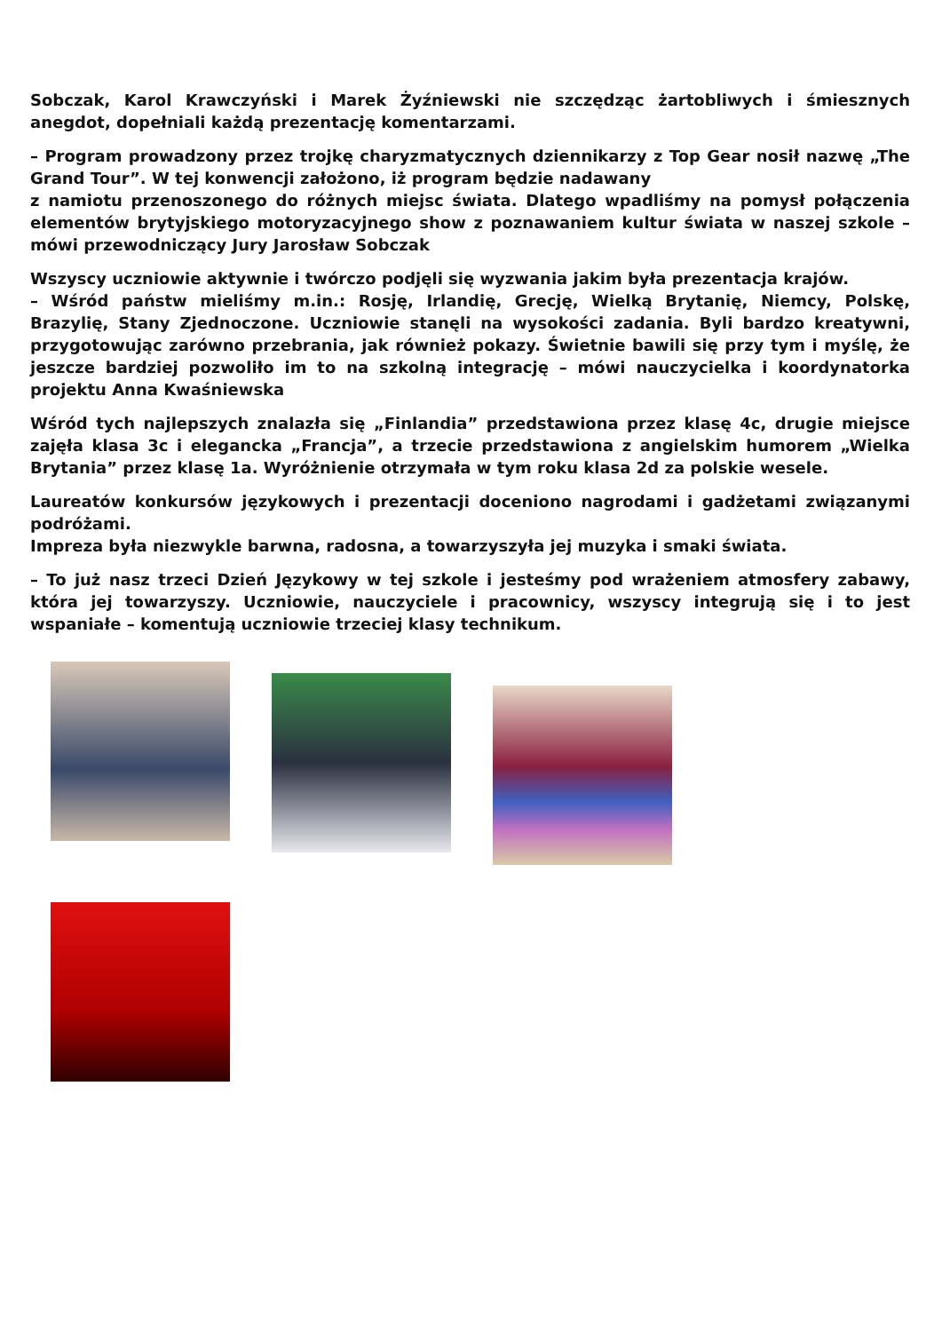Sobczak, Karol Krawczyński i Marek Żyźniewski nie szczędząc żartobliwych i śmiesznych anegdot, dopełniali każdą prezentację komentarzami.
– Program prowadzony przez trojkę charyzmatycznych dziennikarzy z Top Gear nosił nazwę „The Grand Tour”. W tej konwencji założono, iż program będzie nadawany
z namiotu przenoszonego do różnych miejsc świata. Dlatego wpadliśmy na pomysł połączenia elementów brytyjskiego motoryzacyjnego show z poznawaniem kultur świata w naszej szkole – mówi przewodniczący Jury Jarosław Sobczak
Wszyscy uczniowie aktywnie i twórczo podjęli się wyzwania jakim była prezentacja krajów.
– Wśród państw mieliśmy m.in.: Rosję, Irlandię, Grecję, Wielką Brytanię, Niemcy, Polskę, Brazylię, Stany Zjednoczone. Uczniowie stanęli na wysokości zadania. Byli bardzo kreatywni, przygotowując zarówno przebrania, jak również pokazy. Świetnie bawili się przy tym i myślę, że jeszcze bardziej pozwoliło im to na szkolną integrację – mówi nauczycielka i koordynatorka projektu Anna Kwaśniewska
Wśród tych najlepszych znalazła się „Finlandia” przedstawiona przez klasę 4c, drugie miejsce zajęła klasa 3c i elegancka „Francja”, a trzecie przedstawiona z angielskim humorem „Wielka Brytania” przez klasę 1a. Wyróżnienie otrzymała w tym roku klasa 2d za polskie wesele.
Laureatów konkursów językowych i prezentacji doceniono nagrodami i gadżetami związanymi podróżami.
Impreza była niezwykle barwna, radosna, a towarzyszyła jej muzyka i smaki świata.
– To już nasz trzeci Dzień Językowy w tej szkole i jesteśmy pod wrażeniem atmosfery zabawy, która jej towarzyszy. Uczniowie, nauczyciele i pracownicy, wszyscy integrują się i to jest wspaniałe – komentują uczniowie trzeciej klasy technikum.